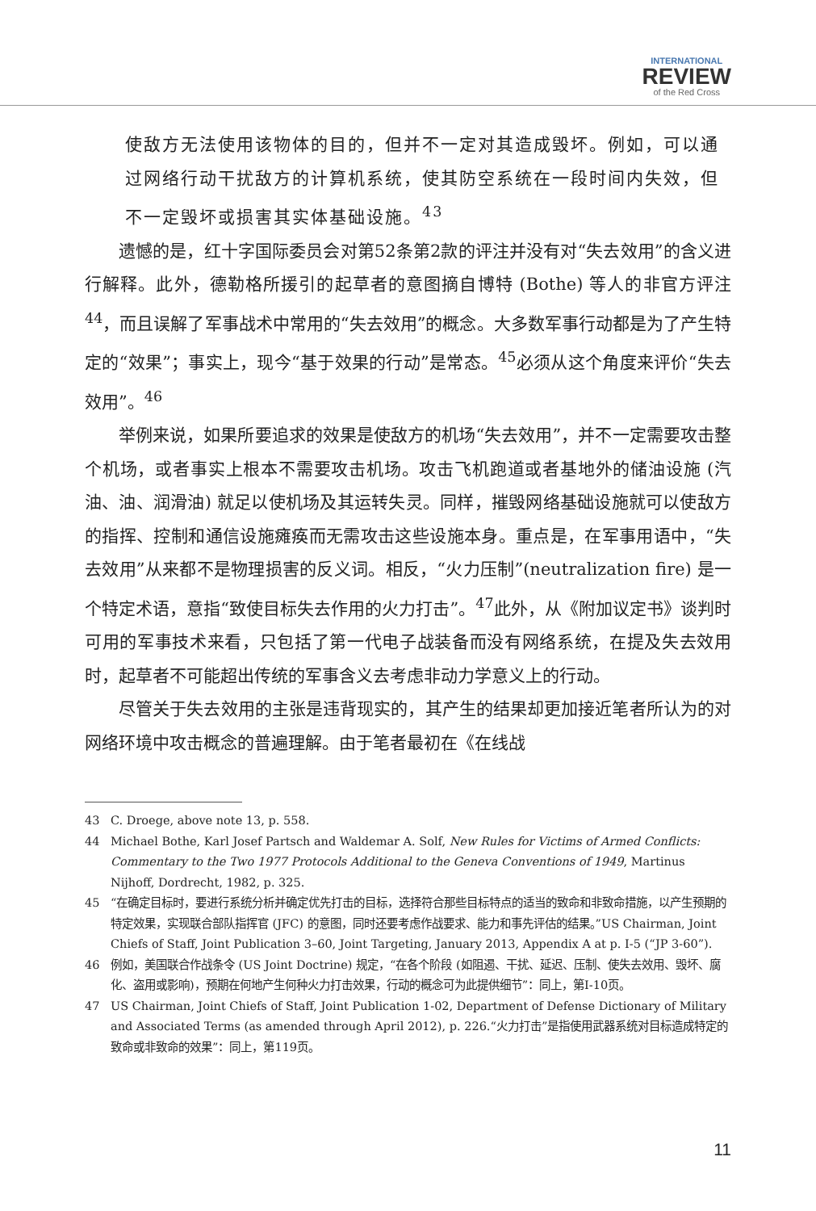INTERNATIONAL
REVIEW
of the Red Cross
使敌方无法使用该物体的目的，但并不一定对其造成毁坏。例如，可以通过网络行动干扰敌方的计算机系统，使其防空系统在一段时间内失效，但不一定毁坏或损害其实体基础设施。<sup>43</sup>
遗憾的是，红十字国际委员会对第52条第2款的评注并没有对“失去效用”的含义进行解释。此外，德勒格所援引的起草者的意图摘自博特 (Bothe) 等人的非官方评注<sup>44</sup>，而且误解了军事战术中常用的“失去效用”的概念。大多数军事行动都是为了产生特定的“效果”；事实上，现今“基于效果的行动”是常态。<sup>45</sup>必须从这个角度来评价“失去效用”。<sup>46</sup>
举例来说，如果所要追求的效果是使敌方的机场“失去效用”，并不一定需要攻击整个机场，或者事实上根本不需要攻击机场。攻击飞机跑道或者基地外的储油设施 (汽油、油、润滑油) 就足以使机场及其运转失灵。同样，摧毁网络基础设施就可以使敌方的指挥、控制和通信设施瘫痪而无需攻击这些设施本身。重点是，在军事用语中，“失去效用”从来都不是物理损害的反义词。相反，“火力压制”(neutralization fire) 是一个特定术语，意指“致使目标失去作用的火力打击”。<sup>47</sup>此外，从《附加议定书》谈判时可用的军事技术来看，只包括了第一代电子战装备而没有网络系统，在提及失去效用时，起草者不可能超出传统的军事含义去考虑非动力学意义上的行动。
尽管关于失去效用的主张是违背现实的，其产生的结果却更加接近笔者所认为的对网络环境中攻击概念的普遍理解。由于笔者最初在《在线战
43 C. Droege, above note 13, p. 558.
44 Michael Bothe, Karl Josef Partsch and Waldemar A. Solf, New Rules for Victims of Armed Conflicts: Commentary to the Two 1977 Protocols Additional to the Geneva Conventions of 1949, Martinus Nijhoff, Dordrecht, 1982, p. 325.
45 “在确定目标时，要进行系统分析并确定优先打击的目标，选择符合那些目标特点的适当的致命和非致命措施，以产生预期的特定效果，实现联合部队指挥官 (JFC) 的意图，同时还要考虑作战要求、能力和事先评估的结果。”US Chairman, Joint Chiefs of Staff, Joint Publication 3–60, Joint Targeting, January 2013, Appendix A at p. I-5 (“JP 3-60”).
46 例如，美国联合作战条令 (US Joint Doctrine) 规定，“在各个阶段 (如阻遏、干扰、延迟、压制、使失去效用、毁坏、腐化、盗用或影响)，预期在何地产生何种火力打击效果，行动的概念可为此提供细节”：同上，第I-10页。
47 US Chairman, Joint Chiefs of Staff, Joint Publication 1-02, Department of Defense Dictionary of Military and Associated Terms (as amended through April 2012), p. 226.“火力打击”是指使用武器系统对目标造成特定的致命或非致命的效果”：同上，第119页。
11